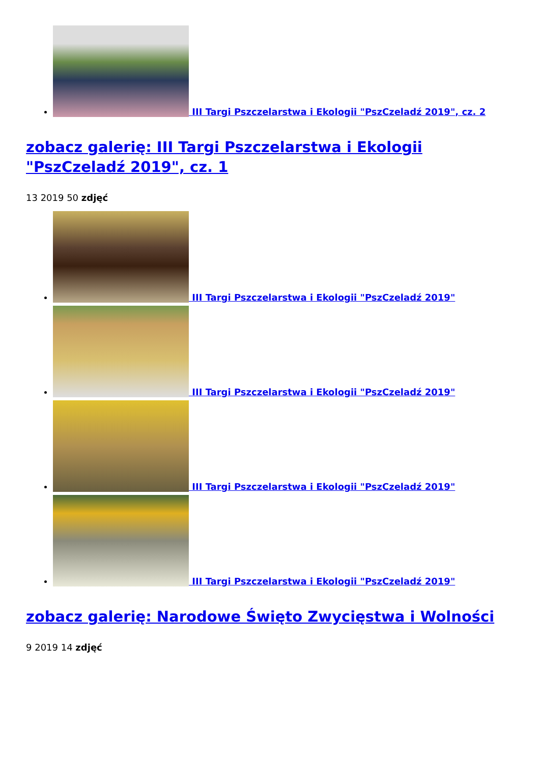III Targi Pszczelarstwa i Ekologii "PszCzeladź 2019", cz. 2
zobacz galerię: III Targi Pszczelarstwa i Ekologii "PszCzeladź 2019", cz. 1
13 2019 50 zdjęć
III Targi Pszczelarstwa i Ekologii "PszCzeladź 2019"
III Targi Pszczelarstwa i Ekologii "PszCzeladź 2019"
III Targi Pszczelarstwa i Ekologii "PszCzeladź 2019"
III Targi Pszczelarstwa i Ekologii "PszCzeladź 2019"
zobacz galerię: Narodowe Święto Zwycięstwa i Wolności
9 2019 14 zdjęć